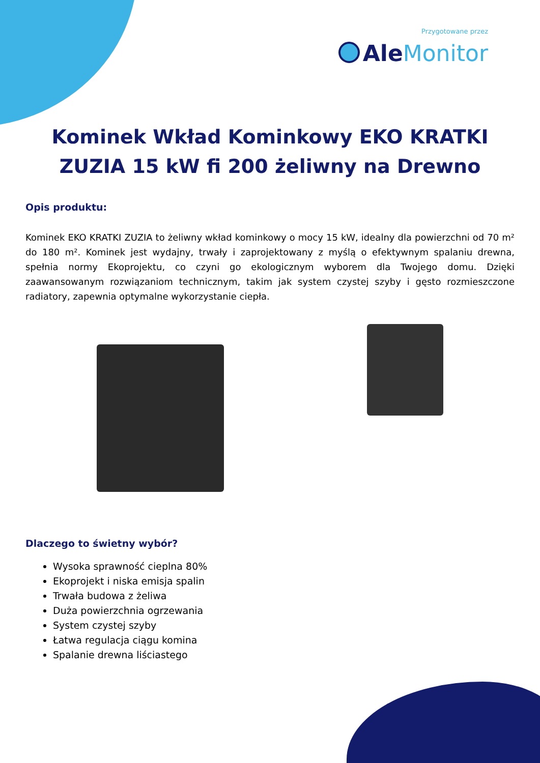Przygotowane przez
Ale Monitor
Kominek Wkład Kominkowy EKO KRATKI ZUZIA 15 kW fi 200 żeliwny na Drewno
Opis produktu:
Kominek EKO KRATKI ZUZIA to żeliwny wkład kominkowy o mocy 15 kW, idealny dla powierzchni od 70 m² do 180 m². Kominek jest wydajny, trwały i zaprojektowany z myślą o efektywnym spalaniu drewna, spełnia normy Ekoprojektu, co czyni go ekologicznym wyborem dla Twojego domu. Dzięki zaawansowanym rozwiązaniom technicznym, takim jak system czystej szyby i gęsto rozmieszczone radiatory, zapewnia optymalne wykorzystanie ciepła.
Dlaczego to świetny wybór?
Wysoka sprawność cieplna 80%
Ekoprojekt i niska emisja spalin
Trwała budowa z żeliwa
Duża powierzchnia ogrzewania
System czystej szyby
Łatwa regulacja ciągu komina
Spalanie drewna liściastego